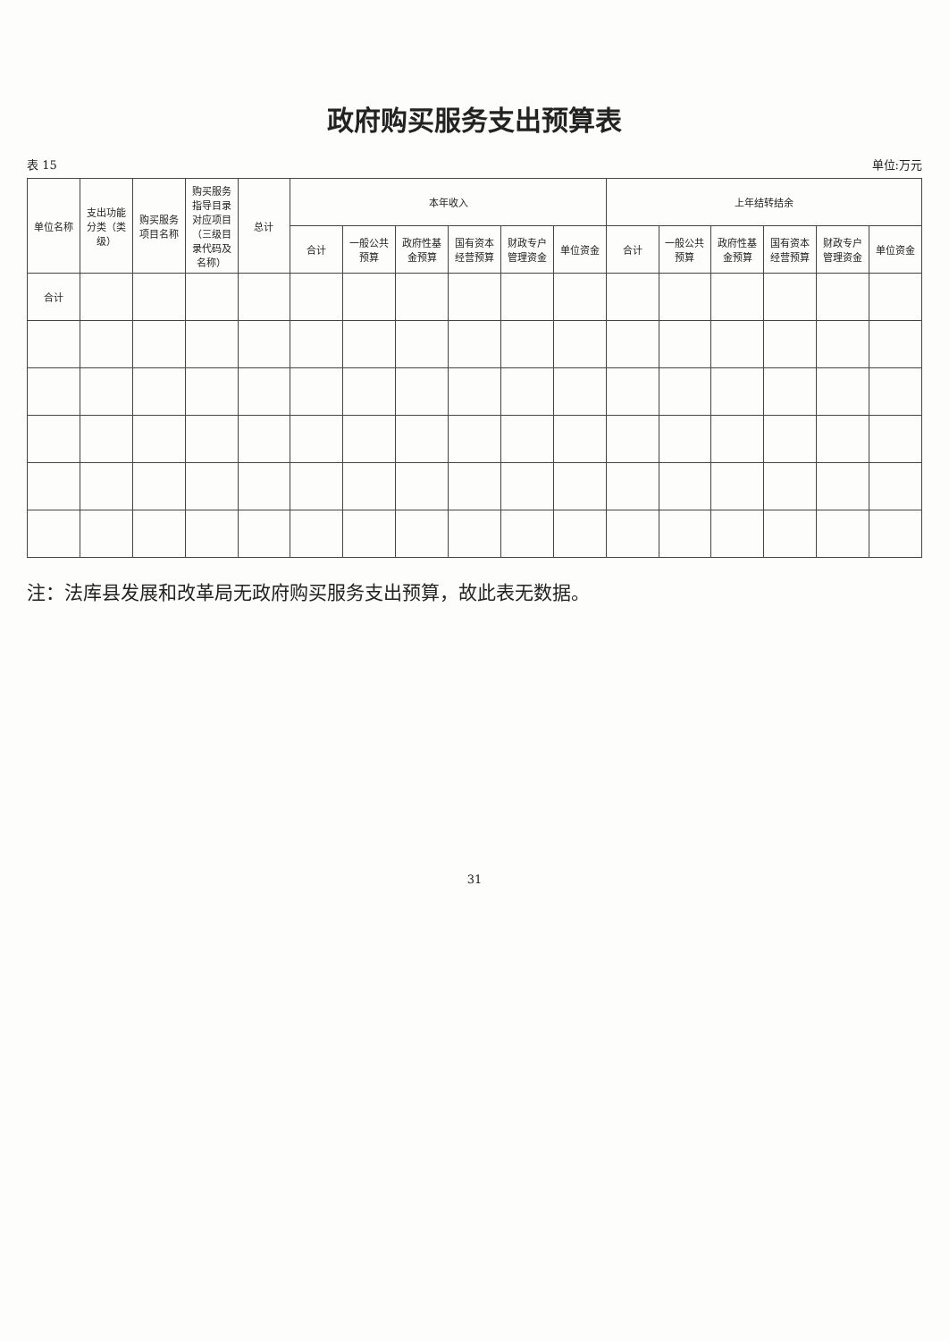政府购买服务支出预算表
表 15 单位:万元
| 单位名称 | 支出功能分类（类级） | 购买服务项目名称 | 购买服务指导目录对应项目（三级目录代码及名称） | 总计 | 本年收入 | | | | | | 上年结转结余 | | | | | |
| --- | --- | --- | --- | --- | --- | --- | --- | --- | --- | --- | --- | --- | --- | --- | --- | --- |
| | | | | | 合计 | 一般公共预算 | 政府性基金预算 | 国有资本经营预算 | 财政专户管理资金 | 单位资金 | 合计 | 一般公共预算 | 政府性基金预算 | 国有资本经营预算 | 财政专户管理资金 | 单位资金 |
| 合计 | | | | | | | | | | | | | | | | |
注：法库县发展和改革局无政府购买服务支出预算，故此表无数据。
31